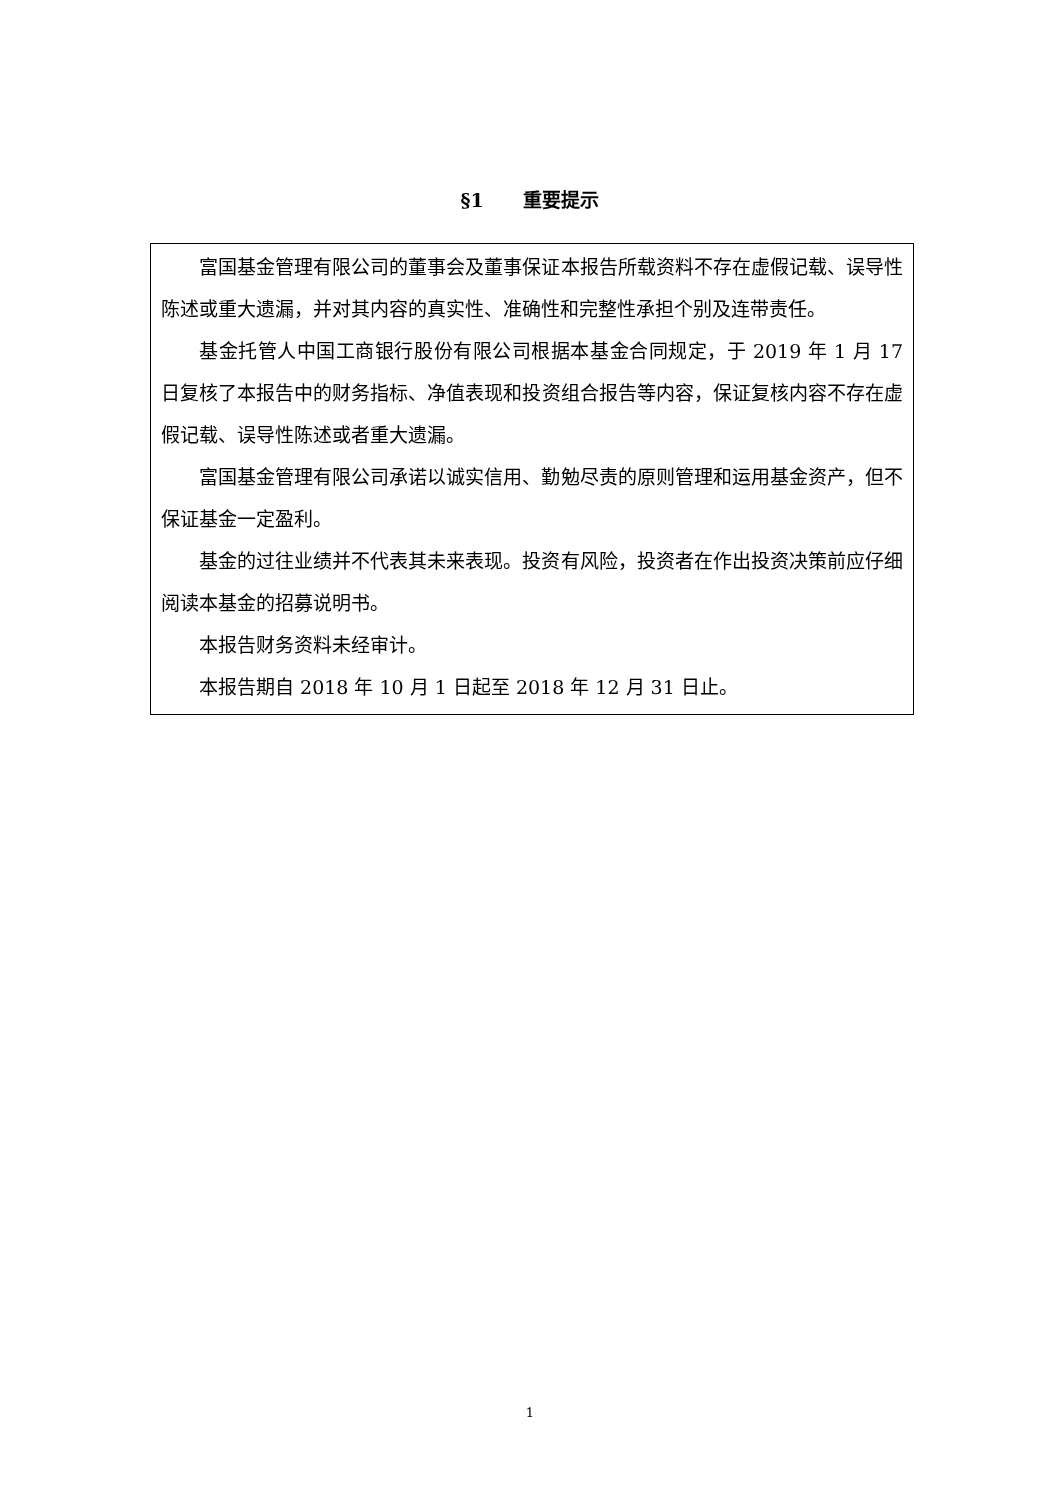§1 重要提示
富国基金管理有限公司的董事会及董事保证本报告所载资料不存在虚假记载、误导性陈述或重大遗漏，并对其内容的真实性、准确性和完整性承担个别及连带责任。
基金托管人中国工商银行股份有限公司根据本基金合同规定，于 2019 年 1 月 17 日复核了本报告中的财务指标、净值表现和投资组合报告等内容，保证复核内容不存在虚假记载、误导性陈述或者重大遗漏。
富国基金管理有限公司承诺以诚实信用、勤勉尽责的原则管理和运用基金资产，但不保证基金一定盈利。
基金的过往业绩并不代表其未来表现。投资有风险，投资者在作出投资决策前应仔细阅读本基金的招募说明书。
本报告财务资料未经审计。
本报告期自 2018 年 10 月 1 日起至 2018 年 12 月 31 日止。
1